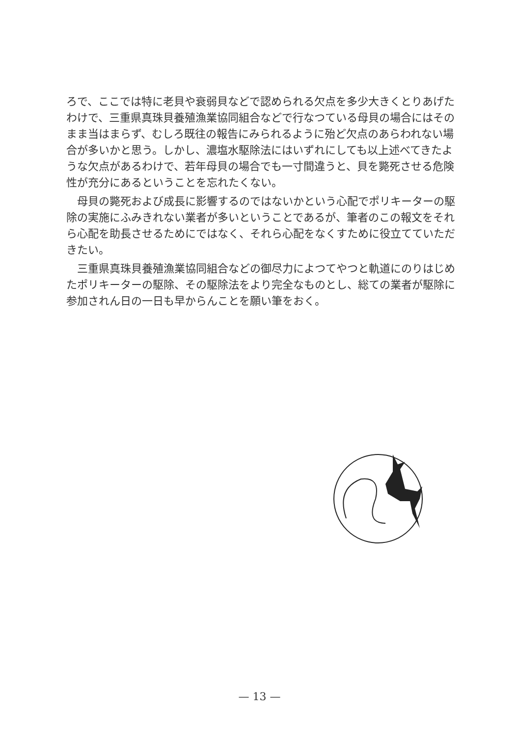ろで、ここでは特に老貝や衰弱貝などで認められる欠点を多少大きくとりあげたわけで、三重県真珠貝養殖漁業協同組合などで行なつている母貝の場合にはそのまま当はまらず、むしろ既往の報告にみられるように殆ど欠点のあらわれない場合が多いかと思う。しかし、濃塩水駆除法にはいずれにしても以上述べてきたような欠点があるわけで、若年母貝の場合でも一寸間違うと、貝を斃死させる危険性が充分にあるということを忘れたくない。
母貝の斃死および成長に影響するのではないかという心配でポリキーターの駆除の実施にふみきれない業者が多いということであるが、筆者のこの報文をそれら心配を助長させるためにではなく、それら心配をなくすために役立てていただきたい。
三重県真珠貝養殖漁業協同組合などの御尽力によつてやつと軌道にのりはじめたポリキーターの駆除、その駆除法をより完全なものとし、総ての業者が駆除に参加されん日の一日も早からんことを願い筆をおく。
— 13 —